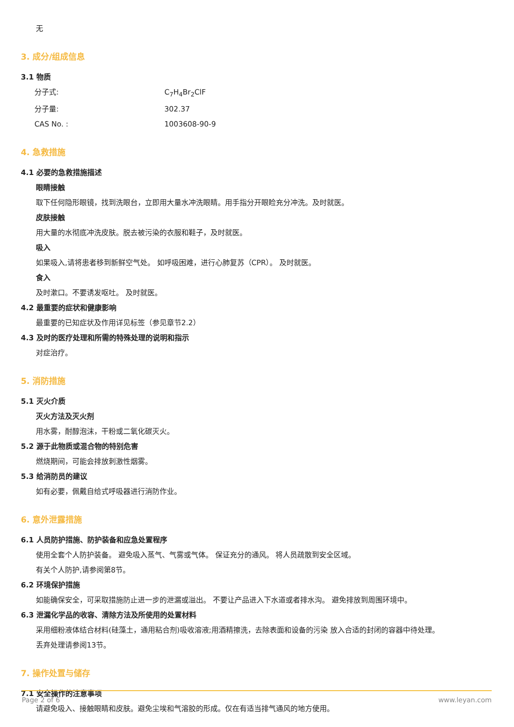无
3. 成分/组成信息
3.1 物质
分子式: C<sub>7</sub>H<sub>4</sub>Br<sub>2</sub>ClF
分子量: 302.37
CAS No. : 1003608-90-9
4. 急救措施
4.1 必要的急救措施描述
眼睛接触
取下任何隐形眼镜，找到洗眼台，立即用大量水冲洗眼睛。用手指分开眼睑充分冲洗。及时就医。
皮肤接触
用大量的水彻底冲洗皮肤。脱去被污染的衣服和鞋子，及时就医。
吸入
如果吸入,请将患者移到新鲜空气处。 如呼吸困难，进行心肺复苏（CPR）。 及时就医。
食入
及时漱口。不要诱发呕吐。 及时就医。
4.2 最重要的症状和健康影响
最重要的已知症状及作用详见标签（参见章节2.2）
4.3 及时的医疗处理和所需的特殊处理的说明和指示
对症治疗。
5. 消防措施
5.1 灭火介质
灭火方法及灭火剂
用水雾，耐醇泡沫，干粉或二氧化碳灭火。
5.2 源于此物质或混合物的特别危害
燃烧期间，可能会排放刺激性烟雾。
5.3 给消防员的建议
如有必要，佩戴自给式呼吸器进行消防作业。
6. 意外泄露措施
6.1 人员防护措施、防护装备和应急处置程序
使用全套个人防护装备。 避免吸入蒸气、气雾或气体。 保证充分的通风。 将人员疏散到安全区域。
有关个人防护,请参阅第8节。
6.2 环境保护措施
如能确保安全，可采取措施防止进一步的泄漏或溢出。 不要让产品进入下水道或者排水沟。 避免排放到周围环境中。
6.3 泄漏化学品的收容、清除方法及所使用的处置材料
采用细粉液体结合材料(硅藻土，通用粘合剂)吸收溶液;用酒精擦洗，去除表面和设备的污染 放入合适的封闭的容器中待处理。
丢弃处理请参阅13节。
7. 操作处置与储存
7.1 安全操作的注意事项
请避免吸入、接触眼睛和皮肤。避免尘埃和气溶胶的形成。仅在有适当排气通风的地方使用。
Page 2 of 6 www.leyan.com